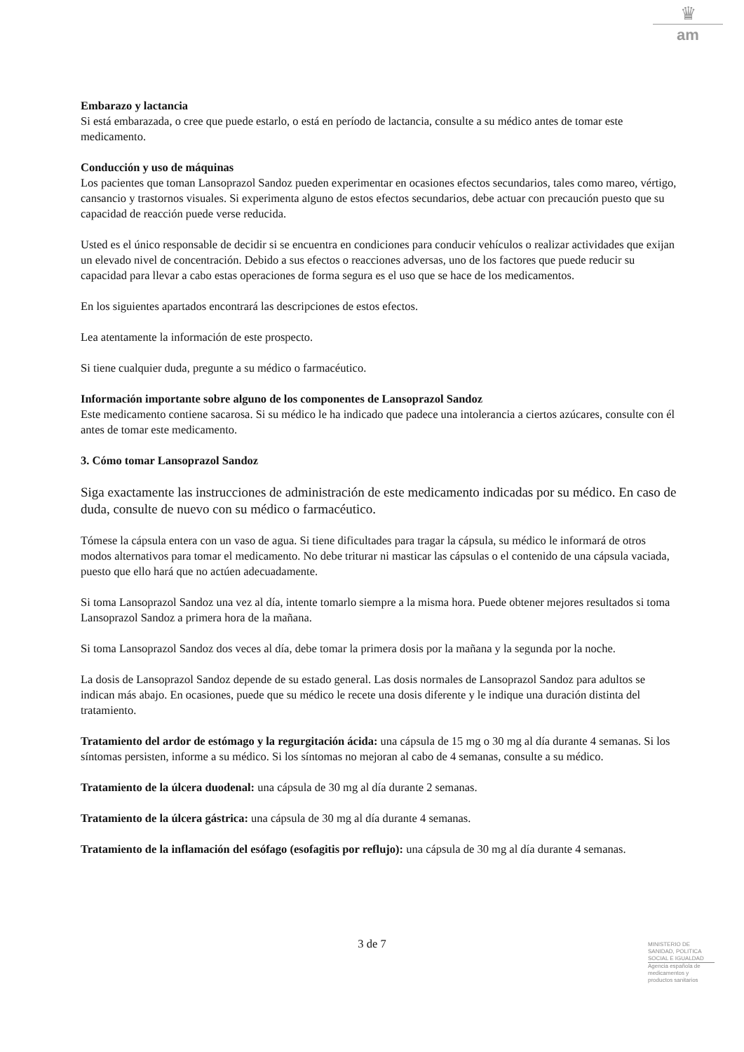♛
am
Embarazo y lactancia
Si está embarazada, o cree que puede estarlo, o está en período de lactancia, consulte a su médico antes de tomar este medicamento.
Conducción y uso de máquinas
Los pacientes que toman Lansoprazol Sandoz pueden experimentar en ocasiones efectos secundarios, tales como mareo, vértigo, cansancio y trastornos visuales. Si experimenta alguno de estos efectos secundarios, debe actuar con precaución puesto que su capacidad de reacción puede verse reducida.
Usted es el único responsable de decidir si se encuentra en condiciones para conducir vehículos o realizar actividades que exijan un elevado nivel de concentración. Debido a sus efectos o reacciones adversas, uno de los factores que puede reducir su capacidad para llevar a cabo estas operaciones de forma segura es el uso que se hace de los medicamentos.
En los siguientes apartados encontrará las descripciones de estos efectos.
Lea atentamente la información de este prospecto.
Si tiene cualquier duda, pregunte a su médico o farmacéutico.
Información importante sobre alguno de los componentes de Lansoprazol Sandoz
Este medicamento contiene sacarosa. Si su médico le ha indicado que padece una intolerancia a ciertos azúcares, consulte con él antes de tomar este medicamento.
3. Cómo tomar Lansoprazol Sandoz
Siga exactamente las instrucciones de administración de este medicamento indicadas por su médico. En caso de duda, consulte de nuevo con su médico o farmacéutico.
Tómese la cápsula entera con un vaso de agua. Si tiene dificultades para tragar la cápsula, su médico le informará de otros modos alternativos para tomar el medicamento. No debe triturar ni masticar las cápsulas o el contenido de una cápsula vaciada, puesto que ello hará que no actúen adecuadamente.
Si toma Lansoprazol Sandoz una vez al día, intente tomarlo siempre a la misma hora. Puede obtener mejores resultados si toma Lansoprazol Sandoz a primera hora de la mañana.
Si toma Lansoprazol Sandoz dos veces al día, debe tomar la primera dosis por la mañana y la segunda por la noche.
La dosis de Lansoprazol Sandoz depende de su estado general. Las dosis normales de Lansoprazol Sandoz para adultos se indican más abajo. En ocasiones, puede que su médico le recete una dosis diferente y le indique una duración distinta del tratamiento.
Tratamiento del ardor de estómago y la regurgitación ácida: una cápsula de 15 mg o 30 mg al día durante 4 semanas. Si los síntomas persisten, informe a su médico. Si los síntomas no mejoran al cabo de 4 semanas, consulte a su médico.
Tratamiento de la úlcera duodenal: una cápsula de 30 mg al día durante 2 semanas.
Tratamiento de la úlcera gástrica: una cápsula de 30 mg al día durante 4 semanas.
Tratamiento de la inflamación del esófago (esofagitis por reflujo): una cápsula de 30 mg al día durante 4 semanas.
3 de 7
MINISTERIO DE
SANIDAD, POLITICA
SOCIAL E IGUALDAD
Agencia española de
medicamentos y
productos sanitarios